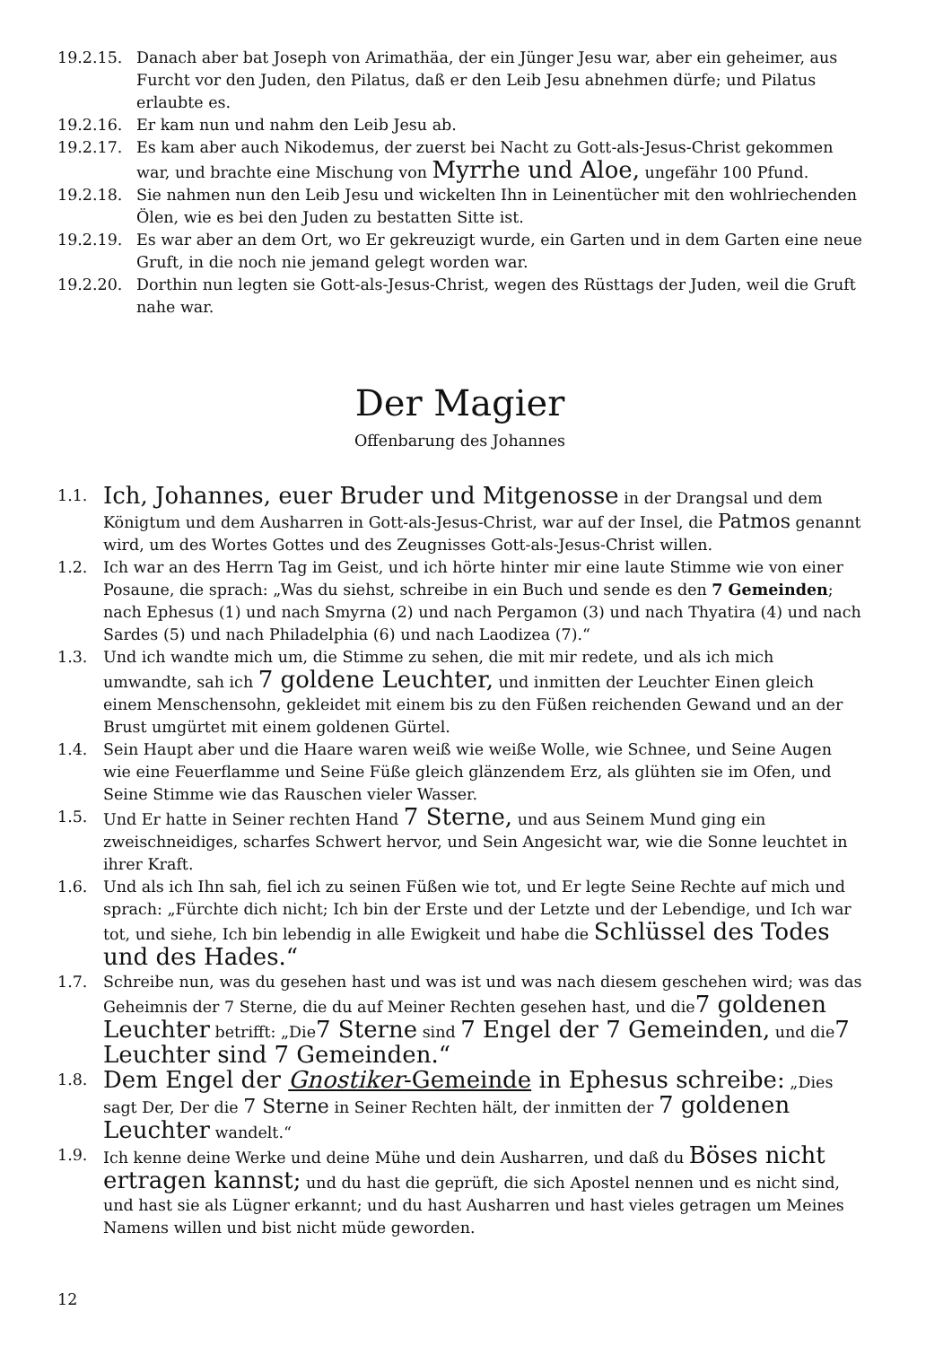19.2.15. Danach aber bat Joseph von Arimathäa, der ein Jünger Jesu war, aber ein geheimer, aus Furcht vor den Juden, den Pilatus, daß er den Leib Jesu abnehmen dürfe; und Pilatus erlaubte es.
19.2.16. Er kam nun und nahm den Leib Jesu ab.
19.2.17. Es kam aber auch Nikodemus, der zuerst bei Nacht zu Gott-als-Jesus-Christ gekommen war, und brachte eine Mischung von Myrrhe und Aloe, ungefähr 100 Pfund.
19.2.18. Sie nahmen nun den Leib Jesu und wickelten Ihn in Leinentücher mit den wohlriechenden Ölen, wie es bei den Juden zu bestatten Sitte ist.
19.2.19. Es war aber an dem Ort, wo Er gekreuzigt wurde, ein Garten und in dem Garten eine neue Gruft, in die noch nie jemand gelegt worden war.
19.2.20. Dorthin nun legten sie Gott-als-Jesus-Christ, wegen des Rüsttags der Juden, weil die Gruft nahe war.
Der Magier
Offenbarung des Johannes
1.1.
Ich, Johannes, euer Bruder und Mitgenosse in der Drangsal und dem Königtum und dem Ausharren in Gott-als-Jesus-Christ, war auf der Insel, die Patmos genannt wird, um des Wortes Gottes und des Zeugnisses Gott-als-Jesus-Christ willen.
1.2. Ich war an des Herrn Tag im Geist, und ich hörte hinter mir eine laute Stimme wie von einer Posaune, die sprach: „Was du siehst, schreibe in ein Buch und sende es den 7 Gemeinden; nach Ephesus (1) und nach Smyrna (2) und nach Pergamon (3) und nach Thyatira (4) und nach Sardes (5) und nach Philadelphia (6) und nach Laodizea (7).“
1.3. Und ich wandte mich um, die Stimme zu sehen, die mit mir redete, und als ich mich umwandte, sah ich 7 goldene Leuchter, und inmitten der Leuchter Einen gleich einem Menschensohn, gekleidet mit einem bis zu den Füßen reichenden Gewand und an der Brust umgürtet mit einem goldenen Gürtel.
1.4. Sein Haupt aber und die Haare waren weiß wie weiße Wolle, wie Schnee, und Seine Augen wie eine Feuerflamme und Seine Füße gleich glänzendem Erz, als glühten sie im Ofen, und Seine Stimme wie das Rauschen vieler Wasser.
1.5. Und Er hatte in Seiner rechten Hand 7 Sterne, und aus Seinem Mund ging ein zweischneidiges, scharfes Schwert hervor, und Sein Angesicht war, wie die Sonne leuchtet in ihrer Kraft.
1.6. Und als ich Ihn sah, fiel ich zu seinen Füßen wie tot, und Er legte Seine Rechte auf mich und sprach: „Fürchte dich nicht; Ich bin der Erste und der Letzte und der Lebendige, und Ich war tot, und siehe, Ich bin lebendig in alle Ewigkeit und habe die Schlüssel des Todes und des Hades.“
1.7. Schreibe nun, was du gesehen hast und was ist und was nach diesem geschehen wird; was das Geheimnis der 7 Sterne, die du auf Meiner Rechten gesehen hast, und die7 goldenen Leuchter betrifft: „Die7 Sterne sind 7 Engel der 7 Gemeinden, und die7 Leuchter sind 7 Gemeinden.“
1.8.
Dem Engel der Gnostiker-Gemeinde in Ephesus schreibe: „Dies sagt Der, Der die 7 Sterne in Seiner Rechten hält, der inmitten der 7 goldenen Leuchter wandelt.“
1.9. Ich kenne deine Werke und deine Mühe und dein Ausharren, und daß du Böses nicht ertragen kannst; und du hast die geprüft, die sich Apostel nennen und es nicht sind, und hast sie als Lügner erkannt; und du hast Ausharren und hast vieles getragen um Meines Namens willen und bist nicht müde geworden.
12